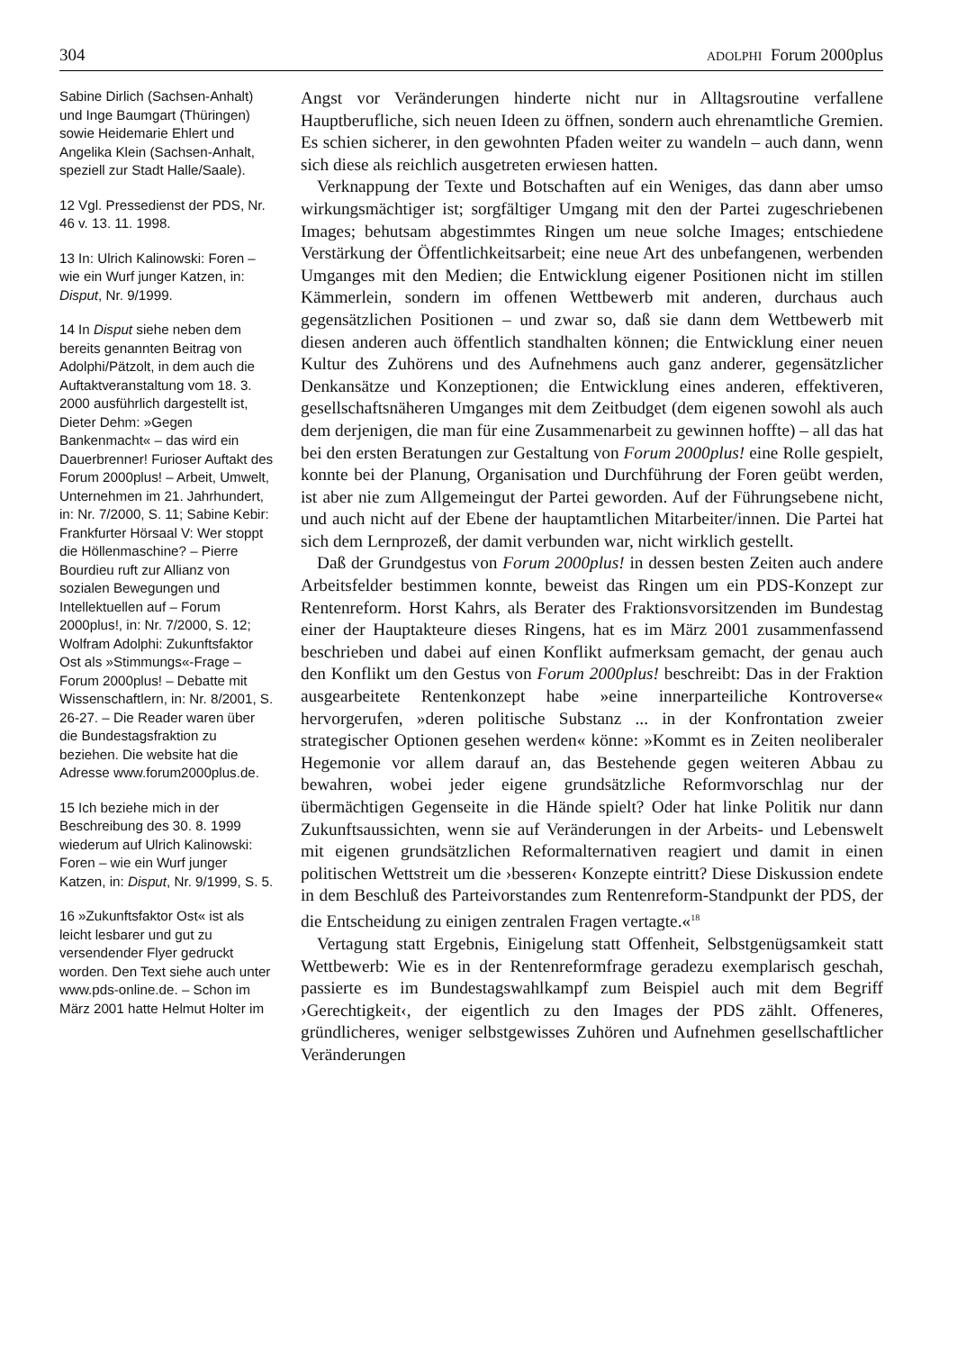304 ADOLPHI Forum 2000plus
Sabine Dirlich (Sachsen-Anhalt) und Inge Baumgart (Thüringen) sowie Heidemarie Ehlert und Angelika Klein (Sachsen-Anhalt, speziell zur Stadt Halle/Saale).
12 Vgl. Pressedienst der PDS, Nr. 46 v. 13. 11. 1998.
13 In: Ulrich Kalinowski: Foren – wie ein Wurf junger Katzen, in: Disput, Nr. 9/1999.
14 In Disput siehe neben dem bereits genannten Beitrag von Adolphi/Pätzolt, in dem auch die Auftaktveranstaltung vom 18. 3. 2000 ausführlich dargestellt ist, Dieter Dehm: »Gegen Bankenmacht« – das wird ein Dauerbrenner! Furioser Auftakt des Forum 2000plus! – Arbeit, Umwelt, Unternehmen im 21. Jahrhundert, in: Nr. 7/2000, S. 11; Sabine Kebir: Frankfurter Hörsaal V: Wer stoppt die Höllenmaschine? – Pierre Bourdieu ruft zur Allianz von sozialen Bewegungen und Intellektuellen auf – Forum 2000plus!, in: Nr. 7/2000, S. 12; Wolfram Adolphi: Zukunftsfaktor Ost als »Stimmungs«-Frage – Forum 2000plus! – Debatte mit Wissenschaftlern, in: Nr. 8/2001, S. 26-27. – Die Reader waren über die Bundestagsfraktion zu beziehen. Die website hat die Adresse www.forum2000plus.de.
15 Ich beziehe mich in der Beschreibung des 30. 8. 1999 wiederum auf Ulrich Kalinowski: Foren – wie ein Wurf junger Katzen, in: Disput, Nr. 9/1999, S. 5.
16 »Zukunftsfaktor Ost« ist als leicht lesbarer und gut zu versendender Flyer gedruckt worden. Den Text siehe auch unter www.pds-online.de. – Schon im März 2001 hatte Helmut Holter im
Angst vor Veränderungen hinderte nicht nur in Alltagsroutine verfallene Hauptberufliche, sich neuen Ideen zu öffnen, sondern auch ehrenamtliche Gremien. Es schien sicherer, in den gewohnten Pfaden weiter zu wandeln – auch dann, wenn sich diese als reichlich ausgetreten erwiesen hatten.
Verknappung der Texte und Botschaften auf ein Weniges, das dann aber umso wirkungsmächtiger ist; sorgfältiger Umgang mit den der Partei zugeschriebenen Images; behutsam abgestimmtes Ringen um neue solche Images; entschiedene Verstärkung der Öffentlichkeitsarbeit; eine neue Art des unbefangenen, werbenden Umganges mit den Medien; die Entwicklung eigener Positionen nicht im stillen Kämmerlein, sondern im offenen Wettbewerb mit anderen, durchaus auch gegensätzlichen Positionen – und zwar so, daß sie dann dem Wettbewerb mit diesen anderen auch öffentlich standhalten können; die Entwicklung einer neuen Kultur des Zuhörens und des Aufnehmens auch ganz anderer, gegensätzlicher Denkansätze und Konzeptionen; die Entwicklung eines anderen, effektiveren, gesellschaftsnäheren Umganges mit dem Zeitbudget (dem eigenen sowohl als auch dem derjenigen, die man für eine Zusammenarbeit zu gewinnen hoffte) – all das hat bei den ersten Beratungen zur Gestaltung von Forum 2000plus! eine Rolle gespielt, konnte bei der Planung, Organisation und Durchführung der Foren geübt werden, ist aber nie zum Allgemeingut der Partei geworden. Auf der Führungsebene nicht, und auch nicht auf der Ebene der hauptamtlichen Mitarbeiter/innen. Die Partei hat sich dem Lernprozeß, der damit verbunden war, nicht wirklich gestellt.
Daß der Grundgestus von Forum 2000plus! in dessen besten Zeiten auch andere Arbeitsfelder bestimmen konnte, beweist das Ringen um ein PDS-Konzept zur Rentenreform. Horst Kahrs, als Berater des Fraktionsvorsitzenden im Bundestag einer der Hauptakteure dieses Ringens, hat es im März 2001 zusammenfassend beschrieben und dabei auf einen Konflikt aufmerksam gemacht, der genau auch den Konflikt um den Gestus von Forum 2000plus! beschreibt: Das in der Fraktion ausgearbeitete Rentenkonzept habe »eine innerparteiliche Kontroverse« hervorgerufen, »deren politische Substanz ... in der Konfrontation zweier strategischer Optionen gesehen werden« könne: »Kommt es in Zeiten neoliberaler Hegemonie vor allem darauf an, das Bestehende gegen weiteren Abbau zu bewahren, wobei jeder eigene grundsätzliche Reformvorschlag nur der übermächtigen Gegenseite in die Hände spielt? Oder hat linke Politik nur dann Zukunftsaussichten, wenn sie auf Veränderungen in der Arbeits- und Lebenswelt mit eigenen grundsätzlichen Reformalternativen reagiert und damit in einen politischen Wettstreit um die ›besseren‹ Konzepte eintritt? Diese Diskussion endete in dem Beschluß des Parteivorstandes zum Rentenreform-Standpunkt der PDS, der die Entscheidung zu einigen zentralen Fragen vertagte.«<sup>18</sup>
Vertagung statt Ergebnis, Einigelung statt Offenheit, Selbstgenügsamkeit statt Wettbewerb: Wie es in der Rentenreformfrage geradezu exemplarisch geschah, passierte es im Bundestagswahlkampf zum Beispiel auch mit dem Begriff ›Gerechtigkeit‹, der eigentlich zu den Images der PDS zählt. Offeneres, gründlicheres, weniger selbstgewisses Zuhören und Aufnehmen gesellschaftlicher Veränderungen